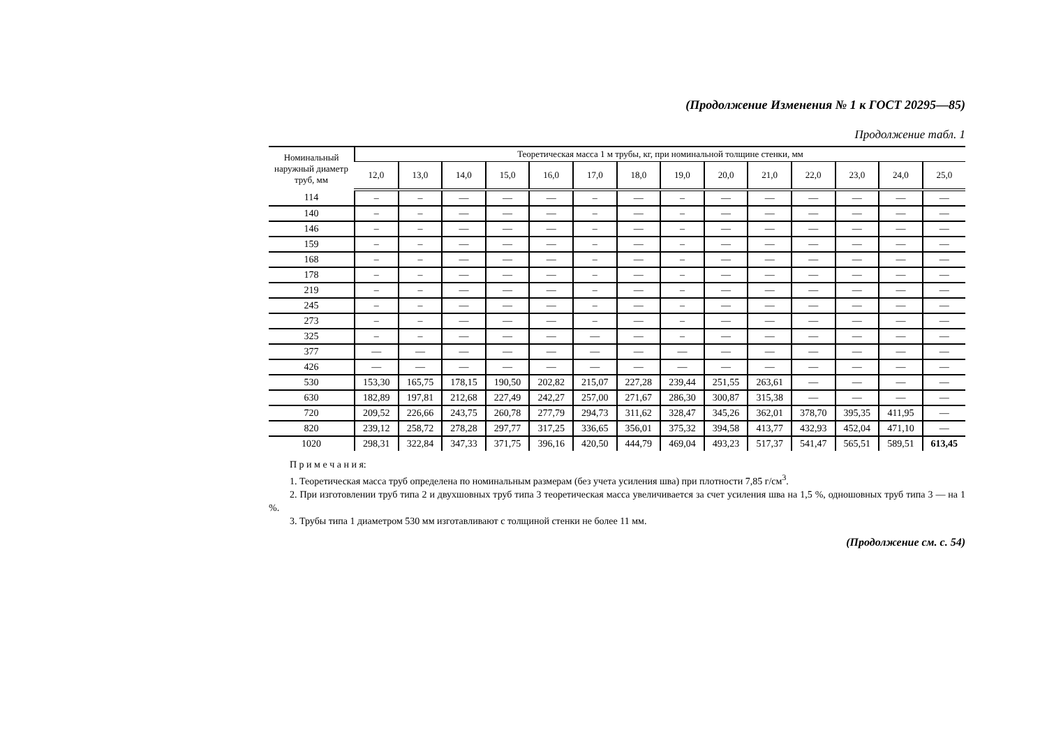(Продолжение Изменения № 1 к ГОСТ 20295—85)
Продолжение табл. 1
| Номинальный наружный диаметр труб, мм | Теоретическая масса 1 м трубы, кг, при номинальной толщине стенки, мм | | | | | | | | | | | | | |
| --- | --- | --- | --- | --- | --- | --- | --- | --- | --- | --- | --- | --- | --- | --- |
| | 12,0 | 13,0 | 14,0 | 15,0 | 16,0 | 17,0 | 18,0 | 19,0 | 20,0 | 21,0 | 22,0 | 23,0 | 24,0 | 25,0 |
| 114 | – | – | — | — | — | – | — | – | — | — | — | — | — | — |
| 140 | – | – | — | — | — | – | — | – | — | — | — | — | — | — |
| 146 | – | – | — | — | — | – | — | – | — | — | — | — | — | — |
| 159 | – | – | — | — | — | – | — | – | — | — | — | — | — | — |
| 168 | – | – | — | — | — | – | — | – | — | — | — | — | — | — |
| 178 | – | – | — | — | — | – | — | – | — | — | — | — | — | — |
| 219 | – | – | — | — | — | – | — | – | — | — | — | — | — | — |
| 245 | – | – | — | — | — | – | — | – | — | — | — | — | — | — |
| 273 | – | – | — | — | — | – | — | – | — | — | — | — | — | — |
| 325 | – | – | — | — | — | — | — | – | — | — | — | — | — | — |
| 377 | — | — | — | — | — | — | — | — | — | — | — | — | — | — |
| 426 | — | — | — | — | — | — | — | — | — | — | — | — | — | — |
| 530 | 153,30 | 165,75 | 178,15 | 190,50 | 202,82 | 215,07 | 227,28 | 239,44 | 251,55 | 263,61 | — | — | — | — |
| 630 | 182,89 | 197,81 | 212,68 | 227,49 | 242,27 | 257,00 | 271,67 | 286,30 | 300,87 | 315,38 | — | — | — | — |
| 720 | 209,52 | 226,66 | 243,75 | 260,78 | 277,79 | 294,73 | 311,62 | 328,47 | 345,26 | 362,01 | 378,70 | 395,35 | 411,95 | — |
| 820 | 239,12 | 258,72 | 278,28 | 297,77 | 317,25 | 336,65 | 356,01 | 375,32 | 394,58 | 413,77 | 432,93 | 452,04 | 471,10 | — |
| 1020 | 298,31 | 322,84 | 347,33 | 371,75 | 396,16 | 420,50 | 444,79 | 469,04 | 493,23 | 517,37 | 541,47 | 565,51 | 589,51 | 613,45 |
П р и м е ч а н и я:
1. Теоретическая масса труб определена по номинальным размерам (без учета усиления шва) при плотности 7,85 г/см<sup>3</sup>.
2. При изготовлении труб типа 2 и двухшовных труб типа 3 теоретическая масса увеличивается за счет усиления шва на 1,5 %, одношовных труб типа 3 — на 1 %.
3. Трубы типа 1 диаметром 530 мм изготавливают с толщиной стенки не более 11 мм.
(Продолжение см. с. 54)